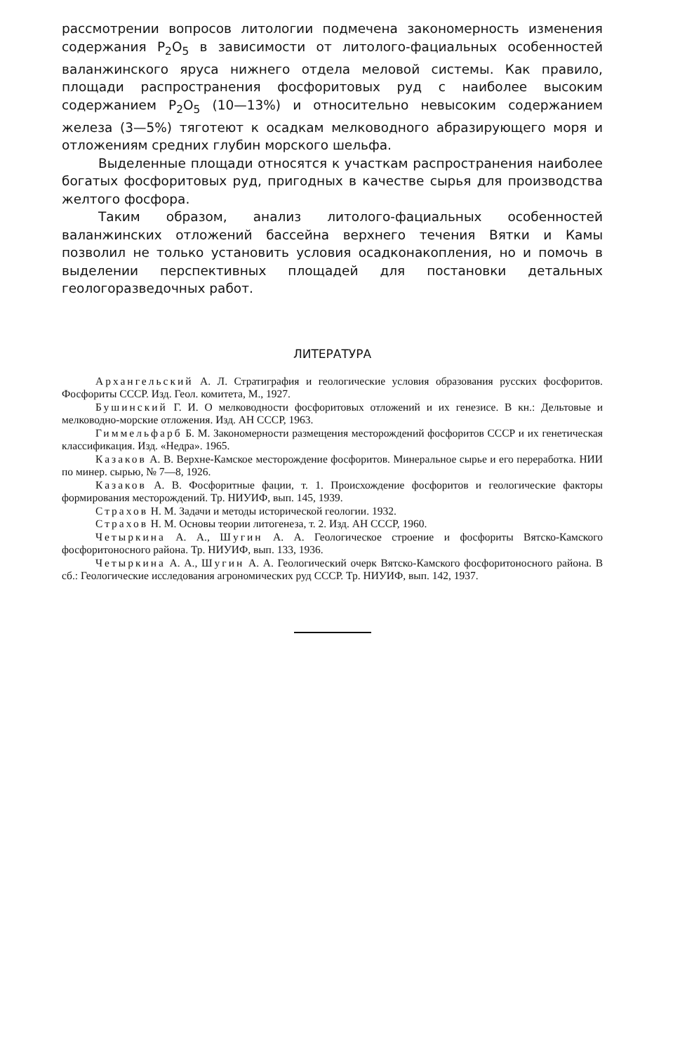рассмотрении вопросов литологии подмечена закономерность изменения содержания P<sub>2</sub>O<sub>5</sub> в зависимости от литолого-фациальных особенностей валанжинского яруса нижнего отдела меловой системы. Как правило, площади распространения фосфоритовых руд с наиболее высоким содержанием P<sub>2</sub>O<sub>5</sub> (10—13%) и относительно невысоким содержанием железа (3—5%) тяготеют к осадкам мелководного абразирующего моря и отложениям средних глубин морского шельфа.
Выделенные площади относятся к участкам распространения наиболее богатых фосфоритовых руд, пригодных в качестве сырья для производства желтого фосфора.
Таким образом, анализ литолого-фациальных особенностей валанжинских отложений бассейна верхнего течения Вятки и Камы позволил не только установить условия осадконакопления, но и помочь в выделении перспективных площадей для постановки детальных геологоразведочных работ.
ЛИТЕРАТУРА
Архангельский А. Л. Стратиграфия и геологические условия образования русских фосфоритов. Фосфориты СССР. Изд. Геол. комитета, М., 1927.
Бушинский Г. И. О мелководности фосфоритовых отложений и их генезисе. В кн.: Дельтовые и мелководно-морские отложения. Изд. АН СССР, 1963.
Гиммельфарб Б. М. Закономерности размещения месторождений фосфоритов СССР и их генетическая классификация. Изд. «Недра». 1965.
Казаков А. В. Верхне-Камское месторождение фосфоритов. Минеральное сырье и его переработка. НИИ по минер. сырью, № 7—8, 1926.
Казаков А. В. Фосфоритные фации, т. 1. Происхождение фосфоритов и геологические факторы формирования месторождений. Тр. НИУИФ, вып. 145, 1939.
Страхов Н. М. Задачи и методы исторической геологии. 1932.
Страхов Н. М. Основы теории литогенеза, т. 2. Изд. АН СССР, 1960.
Четыркина А. А., Шугин А. А. Геологическое строение и фосфориты Вятско-Камского фосфоритоносного района. Тр. НИУИФ, вып. 133, 1936.
Четыркина А. А., Шугин А. А. Геологический очерк Вятско-Камского фосфоритоносного района. В сб.: Геологические исследования агрономических руд СССР. Тр. НИУИФ, вып. 142, 1937.